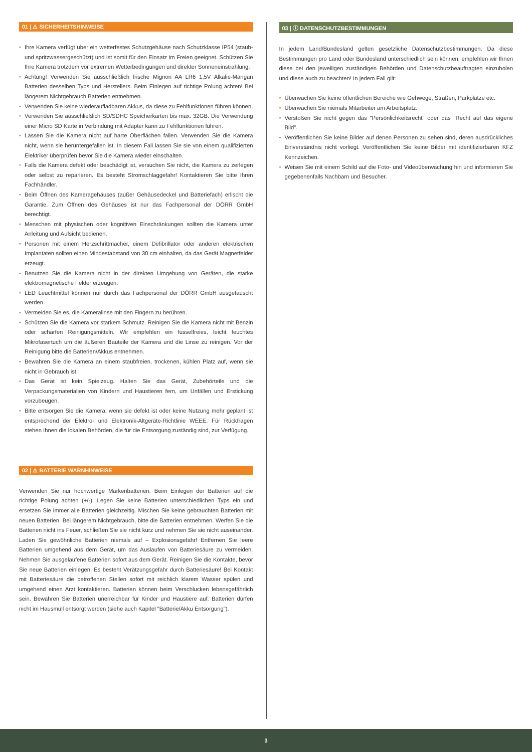01 | ⚠ SICHERHEITSHINWEISE
• Ihre Kamera verfügt über ein wetterfestes Schutzgehäuse nach Schutzklasse IP54 (staub- und spritzwassergeschützt) und ist somit für den Einsatz im Freien geeignet. Schützen Sie Ihre Kamera trotzdem vor extremen Wetterbedingungen und direkter Sonneneinstrahlung.
• Achtung! Verwenden Sie ausschließlich frische Mignon AA LR6 1,5V Alkalie-Mangan Batterien desselben Typs und Herstellers. Beim Einlegen auf richtige Polung achten! Bei längerem Nichtgebrauch Batterien entnehmen.
• Verwenden Sie keine wiederaufladbaren Akkus, da diese zu Fehlfunktionen führen können.
• Verwenden Sie ausschließlich SD/SDHC Speicherkarten bis max. 32GB. Die Verwendung einer Micro SD Karte in Verbindung mit Adapter kann zu Fehlfunktionen führen.
• Lassen Sie die Kamera nicht auf harte Oberflächen fallen. Verwenden Sie die Kamera nicht, wenn sie heruntergefallen ist. In diesem Fall lassen Sie sie von einem qualifizierten Elektriker überprüfen bevor Sie die Kamera wieder einschalten.
• Falls die Kamera defekt oder beschädigt ist, versuchen Sie nicht, die Kamera zu zerlegen oder selbst zu reparieren. Es besteht Stromschlaggefahr! Kontaktieren Sie bitte Ihren Fachhändler.
• Beim Öffnen des Kameragehäuses (außer Gehäusedeckel und Batteriefach) erlischt die Garantie. Zum Öffnen des Gehäuses ist nur das Fachpersonal der DÖRR GmbH berechtigt.
• Menschen mit physischen oder kognitiven Einschränkungen sollten die Kamera unter Anleitung und Aufsicht bedienen.
• Personen mit einem Herzschrittmacher, einem Defibrillator oder anderen elektrischen Implantaten sollten einen Mindestabstand von 30 cm einhalten, da das Gerät Magnetfelder erzeugt.
• Benutzen Sie die Kamera nicht in der direkten Umgebung von Geräten, die starke elektromagnetische Felder erzeugen.
• LED Leuchtmittel können nur durch das Fachpersonal der DÖRR GmbH ausgetauscht werden.
• Vermeiden Sie es, die Kameralinse mit den Fingern zu berühren.
• Schützen Sie die Kamera vor starkem Schmutz. Reinigen Sie die Kamera nicht mit Benzin oder scharfen Reinigungsmitteln. Wir empfehlen ein fusselfreies, leicht feuchtes Mikrofasertuch um die äußeren Bauteile der Kamera und die Linse zu reinigen. Vor der Reinigung bitte die Batterien/Akkus entnehmen.
• Bewahren Sie die Kamera an einem staubfreien, trockenen, kühlen Platz auf, wenn sie nicht in Gebrauch ist.
• Das Gerät ist kein Spielzeug. Halten Sie das Gerät, Zubehörteile und die Verpackungsmaterialien von Kindern und Haustieren fern, um Unfällen und Erstickung vorzubeugen.
• Bitte entsorgen Sie die Kamera, wenn sie defekt ist oder keine Nutzung mehr geplant ist entsprechend der Elektro- und Elektronik-Altgeräte-Richtlinie WEEE. Für Rückfragen stehen Ihnen die lokalen Behörden, die für die Entsorgung zuständig sind, zur Verfügung.
02 | ⚠ BATTERIE WARNHINWEISE
Verwenden Sie nur hochwertige Markenbatterien. Beim Einlegen der Batterien auf die richtige Polung achten (+/-). Legen Sie keine Batterien unterschiedlichen Typs ein und ersetzen Sie immer alle Batterien gleichzeitig. Mischen Sie keine gebrauchten Batterien mit neuen Batterien. Bei längerem Nichtgebrauch, bitte die Batterien entnehmen. Werfen Sie die Batterien nicht ins Feuer, schließen Sie sie nicht kurz und nehmen Sie sie nicht auseinander. Laden Sie gewöhnliche Batterien niemals auf – Explosionsgefahr! Entfernen Sie leere Batterien umgehend aus dem Gerät, um das Auslaufen von Batteriesäure zu vermeiden. Nehmen Sie ausgelaufene Batterien sofort aus dem Gerät. Reinigen Sie die Kontakte, bevor Sie neue Batterien einlegen. Es besteht Verätzungsgefahr durch Batteriesäure! Bei Kontakt mit Batteriesäure die betroffenen Stellen sofort mit reichlich klarem Wasser spülen und umgehend einen Arzt kontaktieren. Batterien können beim Verschlucken lebensgefährlich sein. Bewahren Sie Batterien unerreichbar für Kinder und Haustiere auf. Batterien dürfen nicht im Hausmüll entsorgt werden (siehe auch Kapitel "Batterie/Akku Entsorgung").
03 | ⓘ DATENSCHUTZBESTIMMUNGEN
In jedem Land/Bundesland gelten gesetzliche Datenschutzbestimmungen. Da diese Bestimmungen pro Land oder Bundesland unterschiedlich sein können, empfehlen wir Ihnen diese bei den jeweiligen zuständigen Behörden und Datenschutzbeauftragten einzuholen und diese auch zu beachten! In jedem Fall gilt:
• Überwachen Sie keine öffentlichen Bereiche wie Gehwege, Straßen, Parkplätze etc.
• Überwachen Sie niemals Mitarbeiter am Arbeitsplatz.
• Verstoßen Sie nicht gegen das "Persönlichkeitsrecht" oder das "Recht auf das eigene Bild".
• Veröffentlichen Sie keine Bilder auf denen Personen zu sehen sind, deren ausdrückliches Einverständnis nicht vorliegt. Veröffentlichen Sie keine Bilder mit identifizierbaren KFZ Kennzeichen.
• Weisen Sie mit einem Schild auf die Foto- und Videoüberwachung hin und informieren Sie gegebenenfalls Nachbarn und Besucher.
3